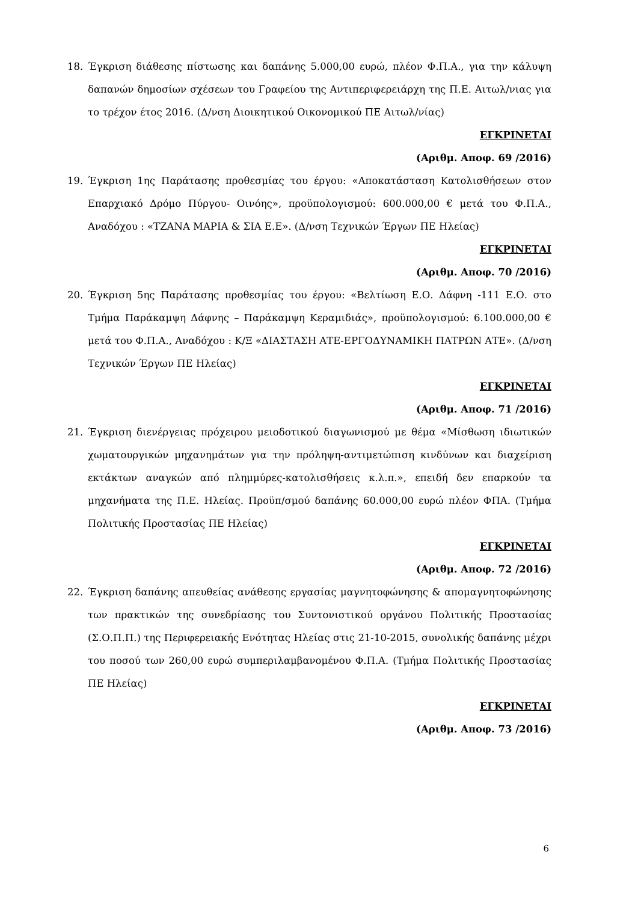18. Έγκριση διάθεσης πίστωσης και δαπάνης 5.000,00 ευρώ, πλέον Φ.Π.Α., για την κάλυψη δαπανών δημοσίων σχέσεων του Γραφείου της Αντιπεριφερειάρχη της Π.Ε. Αιτωλ/νιας για το τρέχον έτος 2016. (Δ/νση Διοικητικού Οικονομικού ΠΕ Αιτωλ/νίας)
ΕΓΚΡΙΝΕΤΑΙ
(Αριθμ. Αποφ. 69 /2016)
19. Έγκριση 1ης Παράτασης προθεσμίας του έργου: «Αποκατάσταση Κατολισθήσεων στον Επαρχιακό Δρόμο Πύργου- Οινόης», προϋπολογισμού: 600.000,00 € μετά του Φ.Π.Α., Αναδόχου : «ΤΖΑΝΑ ΜΑΡΙΑ & ΣΙΑ Ε.Ε». (Δ/νση Τεχνικών Έργων ΠΕ Ηλείας)
ΕΓΚΡΙΝΕΤΑΙ
(Αριθμ. Αποφ. 70 /2016)
20. Έγκριση 5ης Παράτασης προθεσμίας του έργου: «Βελτίωση Ε.Ο. Δάφνη -111 Ε.Ο. στο Τμήμα Παράκαμψη Δάφνης – Παράκαμψη Κεραμιδιάς», προϋπολογισμού: 6.100.000,00 € μετά του Φ.Π.Α., Αναδόχου : Κ/Ξ «ΔΙΑΣΤΑΣΗ ΑΤΕ-ΕΡΓΟΔΥΝΑΜΙΚΗ ΠΑΤΡΩΝ ΑΤΕ». (Δ/νση Τεχνικών Έργων ΠΕ Ηλείας)
ΕΓΚΡΙΝΕΤΑΙ
(Αριθμ. Αποφ. 71 /2016)
21. Έγκριση διενέργειας πρόχειρου μειοδοτικού διαγωνισμού με θέμα «Μίσθωση ιδιωτικών χωματουργικών μηχανημάτων για την πρόληψη-αντιμετώπιση κινδύνων και διαχείριση εκτάκτων αναγκών από πλημμύρες-κατολισθήσεις κ.λ.π.», επειδή δεν επαρκούν τα μηχανήματα της Π.Ε. Ηλείας. Προϋπ/σμού δαπάνης 60.000,00 ευρώ πλέον ΦΠΑ. (Τμήμα Πολιτικής Προστασίας ΠΕ Ηλείας)
ΕΓΚΡΙΝΕΤΑΙ
(Αριθμ. Αποφ. 72 /2016)
22. Έγκριση δαπάνης απευθείας ανάθεσης εργασίας μαγνητοφώνησης & απομαγνητοφώνησης των πρακτικών της συνεδρίασης του Συντονιστικού οργάνου Πολιτικής Προστασίας (Σ.Ο.Π.Π.) της Περιφερειακής Ενότητας Ηλείας στις 21-10-2015, συνολικής δαπάνης μέχρι του ποσού των 260,00 ευρώ συμπεριλαμβανομένου Φ.Π.Α. (Τμήμα Πολιτικής Προστασίας ΠΕ Ηλείας)
ΕΓΚΡΙΝΕΤΑΙ
(Αριθμ. Αποφ. 73 /2016)
6